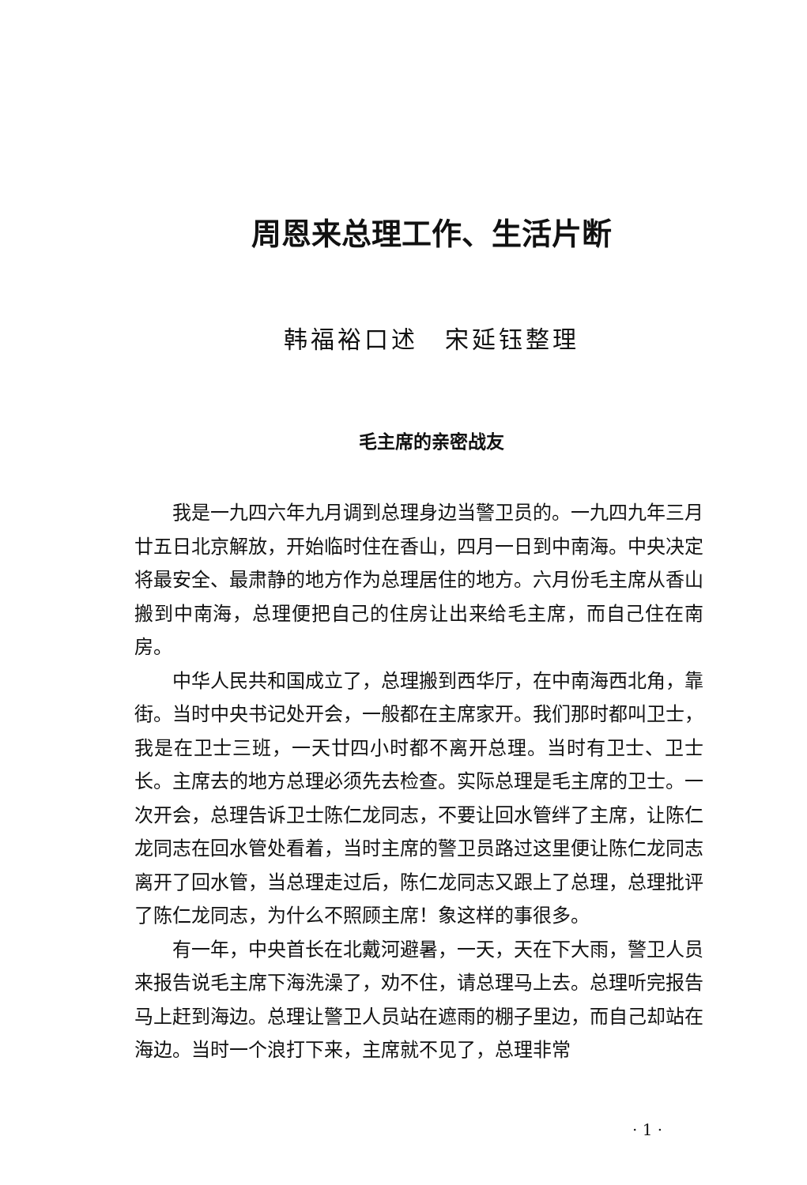周恩来总理工作、生活片断
韩福裕口述　宋延钰整理
毛主席的亲密战友
我是一九四六年九月调到总理身边当警卫员的。一九四九年三月廿五日北京解放，开始临时住在香山，四月一日到中南海。中央决定将最安全、最肃静的地方作为总理居住的地方。六月份毛主席从香山搬到中南海，总理便把自己的住房让出来给毛主席，而自己住在南房。
中华人民共和国成立了，总理搬到西华厅，在中南海西北角，靠街。当时中央书记处开会，一般都在主席家开。我们那时都叫卫士，我是在卫士三班，一天廿四小时都不离开总理。当时有卫士、卫士长。主席去的地方总理必须先去检查。实际总理是毛主席的卫士。一次开会，总理告诉卫士陈仁龙同志，不要让回水管绊了主席，让陈仁龙同志在回水管处看着，当时主席的警卫员路过这里便让陈仁龙同志离开了回水管，当总理走过后，陈仁龙同志又跟上了总理，总理批评了陈仁龙同志，为什么不照顾主席！象这样的事很多。
有一年，中央首长在北戴河避暑，一天，天在下大雨，警卫人员来报告说毛主席下海洗澡了，劝不住，请总理马上去。总理听完报告马上赶到海边。总理让警卫人员站在遮雨的棚子里边，而自己却站在海边。当时一个浪打下来，主席就不见了，总理非常
· 1 ·